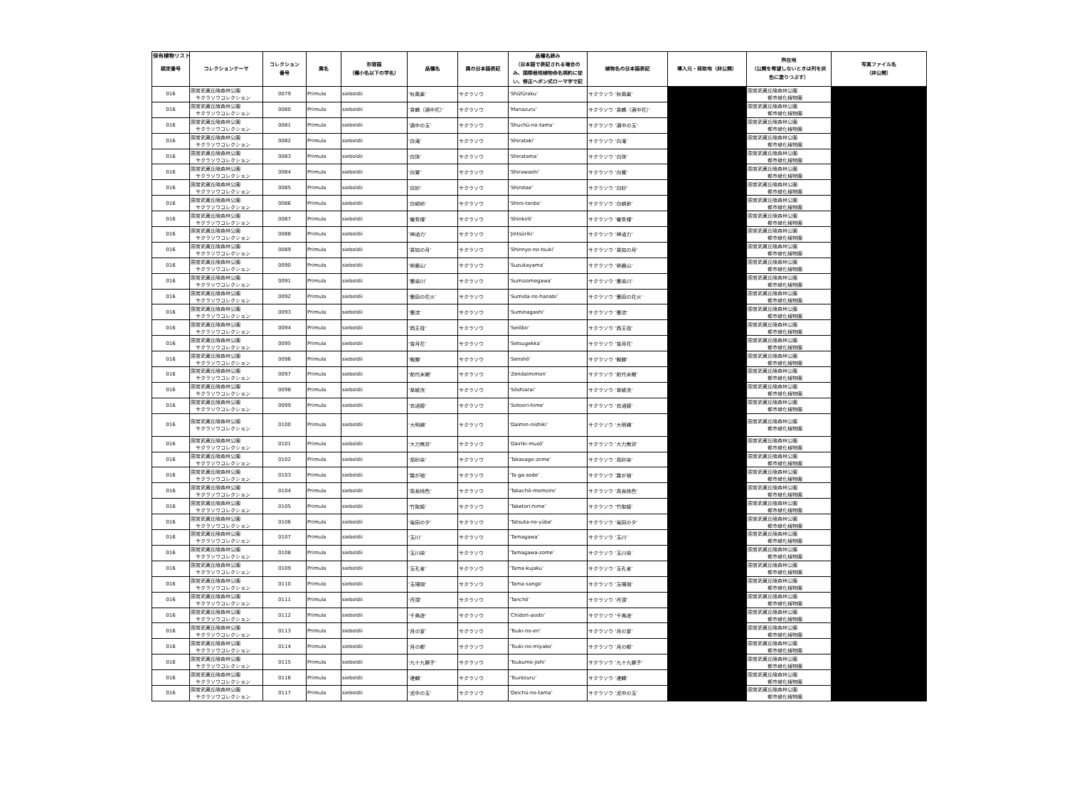保有植物リスト
| 認定番号 | コレクションテーマ | コレクション 番号 | 属名 | 形容語 （種小名以下の学名） | 品種名 | 属の日本語表記 | 品種名読み （日本語で表記される場合の み、国際栽培植物命名規約に従 い、修正ヘボン式ローマ字で記 | 植物名の日本語表記 | 導入元・採取地（非公開） | 所在地 （公開を希望しないときは列を灰 色に塗りつぶす） | 写真ファイル名 （非公開） |
| --- | --- | --- | --- | --- | --- | --- | --- | --- | --- | --- | --- |
| 016 | 国営武蔵丘陵森林公園 サクラソウコレクション | 0079 | Primula | sieboldii | ‘秋風楽’ | サクラソウ | ‘Shūfūraku’ | サクラソウ ‘秋風楽’ | | 国営武蔵丘陵森林公園 都市緑化植物園 | |
| 016 | 国営武蔵丘陵森林公園 サクラソウコレクション | 0080 | Primula | sieboldii | ‘真鶴（酒中花）’ | サクラソウ | ‘Manazuru’ | サクラソウ ‘真鶴（酒中花）’ | | 国営武蔵丘陵森林公園 都市緑化植物園 | |
| 016 | 国営武蔵丘陵森林公園 サクラソウコレクション | 0081 | Primula | sieboldii | ‘酒中の玉’ | サクラソウ | ‘Shuchū-no-tama’ | サクラソウ ‘酒中の玉’ | | 国営武蔵丘陵森林公園 都市緑化植物園 | |
| 016 | 国営武蔵丘陵森林公園 サクラソウコレクション | 0082 | Primula | sieboldii | ‘白滝’ | サクラソウ | ‘Shirataki’ | サクラソウ ‘白滝’ | | 国営武蔵丘陵森林公園 都市緑化植物園 | |
| 016 | 国営武蔵丘陵森林公園 サクラソウコレクション | 0083 | Primula | sieboldii | ‘白珠’ | サクラソウ | ‘Shiratama’ | サクラソウ ‘白珠’ | | 国営武蔵丘陵森林公園 都市緑化植物園 | |
| 016 | 国営武蔵丘陵森林公園 サクラソウコレクション | 0084 | Primula | sieboldii | ‘白鷲’ | サクラソウ | ‘Shirawashi’ | サクラソウ ‘白鷲’ | | 国営武蔵丘陵森林公園 都市緑化植物園 | |
| 016 | 国営武蔵丘陵森林公園 サクラソウコレクション | 0085 | Primula | sieboldii | ‘白妙’ | サクラソウ | ‘Shirotae’ | サクラソウ ‘白妙’ | | 国営武蔵丘陵森林公園 都市緑化植物園 | |
| 016 | 国営武蔵丘陵森林公園 サクラソウコレクション | 0086 | Primula | sieboldii | ‘白蜻蛉’ | サクラソウ | ‘Shiro-tonbo’ | サクラソウ ‘白蜻蛉’ | | 国営武蔵丘陵森林公園 都市緑化植物園 | |
| 016 | 国営武蔵丘陵森林公園 サクラソウコレクション | 0087 | Primula | sieboldii | ‘蜃気楼’ | サクラソウ | ‘Shinkirō’ | サクラソウ ‘蜃気楼’ | | 国営武蔵丘陵森林公園 都市緑化植物園 | |
| 016 | 国営武蔵丘陵森林公園 サクラソウコレクション | 0088 | Primula | sieboldii | ‘神通力’ | サクラソウ | ‘Jintsūriki’ | サクラソウ ‘神通力’ | | 国営武蔵丘陵森林公園 都市緑化植物園 | |
| 016 | 国営武蔵丘陵森林公園 サクラソウコレクション | 0089 | Primula | sieboldii | ‘真如の月’ | サクラソウ | ‘Shinnyo-no-tsuki’ | サクラソウ ‘真如の月’ | | 国営武蔵丘陵森林公園 都市緑化植物園 | |
| 016 | 国営武蔵丘陵森林公園 サクラソウコレクション | 0090 | Primula | sieboldii | ‘鈴鹿山’ | サクラソウ | ‘Suzukayama’ | サクラソウ ‘鈴鹿山’ | | 国営武蔵丘陵森林公園 都市緑化植物園 | |
| 016 | 国営武蔵丘陵森林公園 サクラソウコレクション | 0091 | Primula | sieboldii | ‘墨染川’ | サクラソウ | ‘Sumizomegawa’ | サクラソウ ‘墨染川’ | | 国営武蔵丘陵森林公園 都市緑化植物園 | |
| 016 | 国営武蔵丘陵森林公園 サクラソウコレクション | 0092 | Primula | sieboldii | ‘墨田の花火’ | サクラソウ | ‘Sumida-no-hanabi’ | サクラソウ ‘墨田の花火’ | | 国営武蔵丘陵森林公園 都市緑化植物園 | |
| 016 | 国営武蔵丘陵森林公園 サクラソウコレクション | 0093 | Primula | sieboldii | ‘墨流’ | サクラソウ | ‘Suminagashi’ | サクラソウ ‘墨流’ | | 国営武蔵丘陵森林公園 都市緑化植物園 | |
| 016 | 国営武蔵丘陵森林公園 サクラソウコレクション | 0094 | Primula | sieboldii | ‘西王母’ | サクラソウ | ‘Seiōbo’ | サクラソウ ‘西王母’ | | 国営武蔵丘陵森林公園 都市緑化植物園 | |
| 016 | 国営武蔵丘陵森林公園 サクラソウコレクション | 0095 | Primula | sieboldii | ‘雪月花’ | サクラソウ | ‘Setsugekka’ | サクラソウ ‘雪月花’ | | 国営武蔵丘陵森林公園 都市緑化植物園 | |
| 016 | 国営武蔵丘陵森林公園 サクラソウコレクション | 0096 | Primula | sieboldii | ‘戦勝’ | サクラソウ | ‘Senshō’ | サクラソウ ‘戦勝’ | | 国営武蔵丘陵森林公園 都市緑化植物園 | |
| 016 | 国営武蔵丘陵森林公園 サクラソウコレクション | 0097 | Primula | sieboldii | ‘前代未聞’ | サクラソウ | ‘Zendaimimon’ | サクラソウ ‘前代未聞’ | | 国営武蔵丘陵森林公園 都市緑化植物園 | |
| 016 | 国営武蔵丘陵森林公園 サクラソウコレクション | 0098 | Primula | sieboldii | ‘草紙洗’ | サクラソウ | ‘Sōshiarai’ | サクラソウ ‘草紙洗’ | | 国営武蔵丘陵森林公園 都市緑化植物園 | |
| 016 | 国営武蔵丘陵森林公園 サクラソウコレクション | 0099 | Primula | sieboldii | ‘衣通姫’ | サクラソウ | ‘Sotoori-hime’ | サクラソウ ‘衣通姫’ | | 国営武蔵丘陵森林公園 都市緑化植物園 | |
| 016 | 国営武蔵丘陵森林公園 サクラソウコレクション | 0100 | Primula | sieboldii | ‘大明錦’ | サクラソウ | ‘Daimin-nishiki’ | サクラソウ ‘大明錦’ | | 国営武蔵丘陵森林公園 都市緑化植物園 | |
| 016 | 国営武蔵丘陵森林公園 サクラソウコレクション | 0101 | Primula | sieboldii | ‘大力無双’ | サクラソウ | ‘Dairiki-musō’ | サクラソウ ‘大力無双’ | | 国営武蔵丘陵森林公園 都市緑化植物園 | |
| 016 | 国営武蔵丘陵森林公園 サクラソウコレクション | 0102 | Primula | sieboldii | ‘高砂染’ | サクラソウ | ‘Takasago-zome’ | サクラソウ ‘高砂染’ | | 国営武蔵丘陵森林公園 都市緑化植物園 | |
| 016 | 国営武蔵丘陵森林公園 サクラソウコレクション | 0103 | Primula | sieboldii | ‘誰が袖’ | サクラソウ | ‘Ta-ga-sode’ | サクラソウ ‘誰が袖’ | | 国営武蔵丘陵森林公園 都市緑化植物園 | |
| 016 | 国営武蔵丘陵森林公園 サクラソウコレクション | 0104 | Primula | sieboldii | ‘高長桃色’ | サクラソウ | ‘Takachō-momoiro’ | サクラソウ ‘高長桃色’ | | 国営武蔵丘陵森林公園 都市緑化植物園 | |
| 016 | 国営武蔵丘陵森林公園 サクラソウコレクション | 0105 | Primula | sieboldii | ‘竹取姫’ | サクラソウ | ‘Taketori-hime’ | サクラソウ ‘竹取姫’ | | 国営武蔵丘陵森林公園 都市緑化植物園 | |
| 016 | 国営武蔵丘陵森林公園 サクラソウコレクション | 0106 | Primula | sieboldii | ‘竜田の夕’ | サクラソウ | ‘Tatsuta-no-yūbe’ | サクラソウ ‘竜田の夕’ | | 国営武蔵丘陵森林公園 都市緑化植物園 | |
| 016 | 国営武蔵丘陵森林公園 サクラソウコレクション | 0107 | Primula | sieboldii | ‘玉川’ | サクラソウ | ‘Tamagawa’ | サクラソウ ‘玉川’ | | 国営武蔵丘陵森林公園 都市緑化植物園 | |
| 016 | 国営武蔵丘陵森林公園 サクラソウコレクション | 0108 | Primula | sieboldii | ‘玉川染’ | サクラソウ | ‘Tamagawa-zome’ | サクラソウ ‘玉川染’ | | 国営武蔵丘陵森林公園 都市緑化植物園 | |
| 016 | 国営武蔵丘陵森林公園 サクラソウコレクション | 0109 | Primula | sieboldii | ‘玉孔雀’ | サクラソウ | ‘Tama-kujaku’ | サクラソウ ‘玉孔雀’ | | 国営武蔵丘陵森林公園 都市緑化植物園 | |
| 016 | 国営武蔵丘陵森林公園 サクラソウコレクション | 0110 | Primula | sieboldii | ‘玉珊瑚’ | サクラソウ | ‘Tama-sango’ | サクラソウ ‘玉珊瑚’ | | 国営武蔵丘陵森林公園 都市緑化植物園 | |
| 016 | 国営武蔵丘陵森林公園 サクラソウコレクション | 0111 | Primula | sieboldii | ‘丹頂’ | サクラソウ | ‘Tanchō’ | サクラソウ ‘丹頂’ | | 国営武蔵丘陵森林公園 都市緑化植物園 | |
| 016 | 国営武蔵丘陵森林公園 サクラソウコレクション | 0112 | Primula | sieboldii | ‘千鳥遊’ | サクラソウ | ‘Chidori-asobi’ | サクラソウ ‘千鳥遊’ | | 国営武蔵丘陵森林公園 都市緑化植物園 | |
| 016 | 国営武蔵丘陵森林公園 サクラソウコレクション | 0113 | Primula | sieboldii | ‘月の宴’ | サクラソウ | ‘Tsuki-no-en’ | サクラソウ ‘月の宴’ | | 国営武蔵丘陵森林公園 都市緑化植物園 | |
| 016 | 国営武蔵丘陵森林公園 サクラソウコレクション | 0114 | Primula | sieboldii | ‘月の都’ | サクラソウ | ‘Tsuki-no-miyako’ | サクラソウ ‘月の都’ | | 国営武蔵丘陵森林公園 都市緑化植物園 | |
| 016 | 国営武蔵丘陵森林公園 サクラソウコレクション | 0115 | Primula | sieboldii | ‘九十九獅子’ | サクラソウ | ‘Tsukumo-jishi’ | サクラソウ ‘九十九獅子’ | | 国営武蔵丘陵森林公園 都市緑化植物園 | |
| 016 | 国営武蔵丘陵森林公園 サクラソウコレクション | 0116 | Primula | sieboldii | ‘連鶴’ | サクラソウ | ‘Tsurezuru’ | サクラソウ ‘連鶴’ | | 国営武蔵丘陵森林公園 都市緑化植物園 | |
| 016 | 国営武蔵丘陵森林公園 サクラソウコレクション | 0117 | Primula | sieboldii | ‘泥中の玉’ | サクラソウ | ‘Deichū-no-tama’ | サクラソウ ‘泥中の玉’ | | 国営武蔵丘陵森林公園 都市緑化植物園 | |